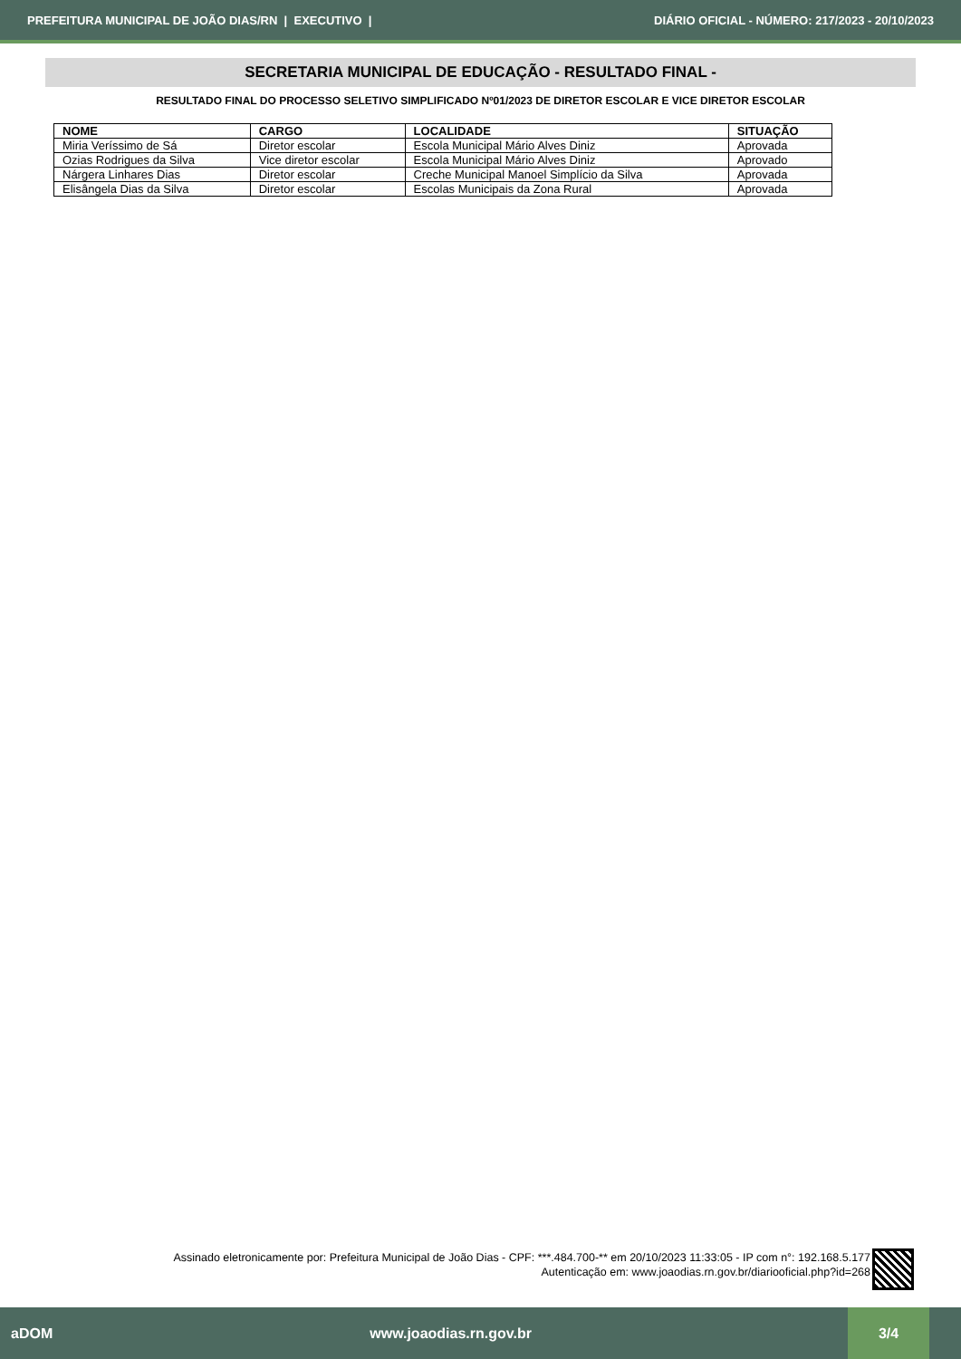PREFEITURA MUNICIPAL DE JOÃO DIAS/RN | EXECUTIVO | DIÁRIO OFICIAL - NÚMERO: 217/2023 - 20/10/2023
SECRETARIA MUNICIPAL DE EDUCAÇÃO - RESULTADO FINAL -
RESULTADO FINAL DO PROCESSO SELETIVO SIMPLIFICADO Nº01/2023 DE DIRETOR ESCOLAR E VICE DIRETOR ESCOLAR
| NOME | CARGO | LOCALIDADE | SITUAÇÃO |
| --- | --- | --- | --- |
| Miria Veríssimo de Sá | Diretor escolar | Escola Municipal Mário Alves Diniz | Aprovada |
| Ozias Rodrigues da Silva | Vice diretor escolar | Escola Municipal Mário Alves Diniz | Aprovado |
| Nárgera Linhares Dias | Diretor escolar | Creche Municipal Manoel Simplício da Silva | Aprovada |
| Elisângela Dias da Silva | Diretor escolar | Escolas Municipais da Zona Rural | Aprovada |
Assinado eletronicamente por: Prefeitura Municipal de João Dias - CPF: ***.484.700-** em 20/10/2023 11:33:05 - IP com n°: 192.168.5.177
Autenticação em: www.joaodias.rn.gov.br/diariooficial.php?id=268
aDOM www.joaodias.rn.gov.br 3/4